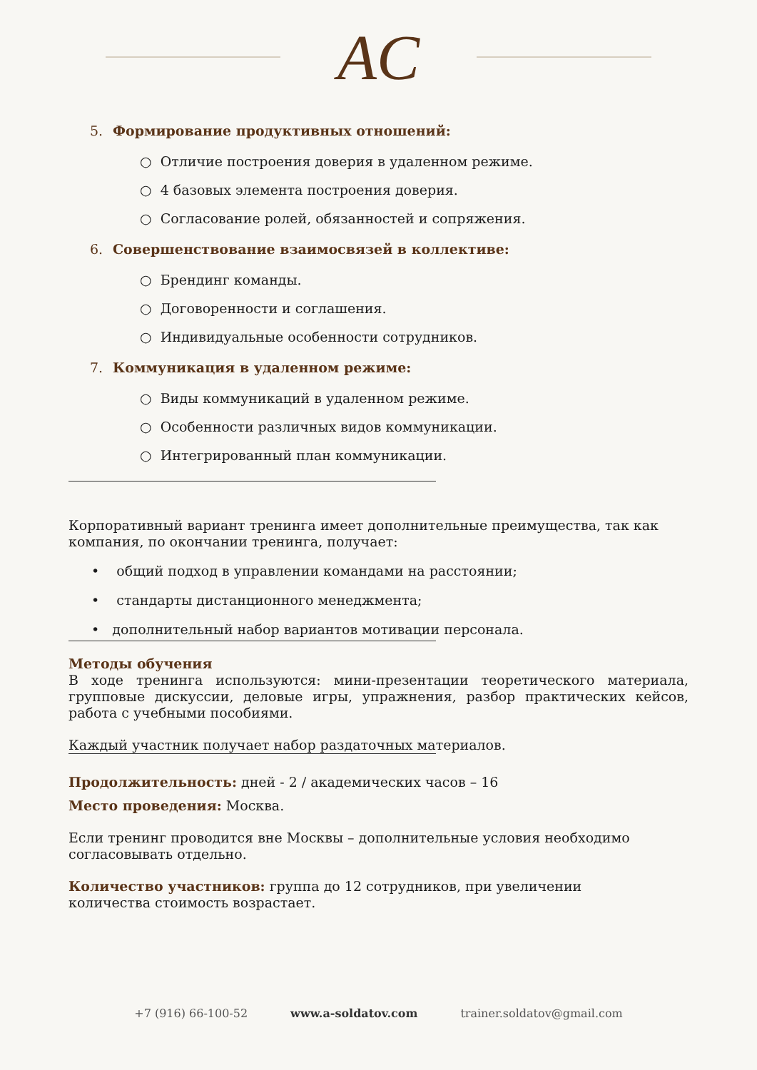AC
5. Формирование продуктивных отношений:
○ Отличие построения доверия в удаленном режиме.
○ 4 базовых элемента построения доверия.
○ Согласование ролей, обязанностей и сопряжения.
6. Совершенствование взаимосвязей в коллективе:
○ Брендинг команды.
○ Договоренности и соглашения.
○ Индивидуальные особенности сотрудников.
7. Коммуникация в удаленном режиме:
○ Виды коммуникаций в удаленном режиме.
○ Особенности различных видов коммуникации.
○ Интегрированный план коммуникации.
Корпоративный вариант тренинга имеет дополнительные преимущества, так как
компания, по окончании тренинга, получает:
• общий подход в управлении командами на расстоянии;
• стандарты дистанционного менеджмента;
• дополнительный набор вариантов мотивации персонала.
Методы обучения
В ходе тренинга используются: мини-презентации теоретического материала, групповые дискуссии, деловые игры, упражнения, разбор практических кейсов, работа с учебными пособиями.
Каждый участник получает набор раздаточных материалов.
Продолжительность: дней - 2 / академических часов – 16
Место проведения: Москва.
Если тренинг проводится вне Москвы – дополнительные условия необходимо
согласовывать отдельно.
Количество участников: группа до 12 сотрудников, при увеличении
количества стоимость возрастает.
+7 (916) 66-100-52 www.a-soldatov.com trainer.soldatov@gmail.com